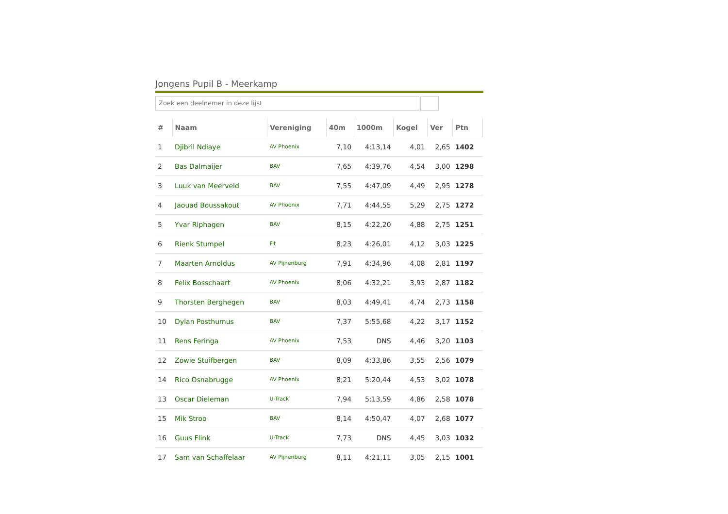Jongens Pupil B - Meerkamp
Zoek een deelnemer in deze lijst
| # | Naam | Vereniging | 40m | 1000m | Kogel | Ver | Ptn |
| --- | --- | --- | --- | --- | --- | --- | --- |
| 1 | Djibril Ndiaye | AV Phoenix | 7,10 | 4:13,14 | 4,01 | 2,65 | 1402 |
| 2 | Bas Dalmaijer | BAV | 7,65 | 4:39,76 | 4,54 | 3,00 | 1298 |
| 3 | Luuk van Meerveld | BAV | 7,55 | 4:47,09 | 4,49 | 2,95 | 1278 |
| 4 | Jaouad Boussakout | AV Phoenix | 7,71 | 4:44,55 | 5,29 | 2,75 | 1272 |
| 5 | Yvar Riphagen | BAV | 8,15 | 4:22,20 | 4,88 | 2,75 | 1251 |
| 6 | Rienk Stumpel | Fit | 8,23 | 4:26,01 | 4,12 | 3,03 | 1225 |
| 7 | Maarten Arnoldus | AV Pijnenburg | 7,91 | 4:34,96 | 4,08 | 2,81 | 1197 |
| 8 | Felix Bosschaart | AV Phoenix | 8,06 | 4:32,21 | 3,93 | 2,87 | 1182 |
| 9 | Thorsten Berghegen | BAV | 8,03 | 4:49,41 | 4,74 | 2,73 | 1158 |
| 10 | Dylan Posthumus | BAV | 7,37 | 5:55,68 | 4,22 | 3,17 | 1152 |
| 11 | Rens Feringa | AV Phoenix | 7,53 | DNS | 4,46 | 3,20 | 1103 |
| 12 | Zowie Stuifbergen | BAV | 8,09 | 4:33,86 | 3,55 | 2,56 | 1079 |
| 14 | Rico Osnabrugge | AV Phoenix | 8,21 | 5:20,44 | 4,53 | 3,02 | 1078 |
| 13 | Oscar Dieleman | U-Track | 7,94 | 5:13,59 | 4,86 | 2,58 | 1078 |
| 15 | Mik Stroo | BAV | 8,14 | 4:50,47 | 4,07 | 2,68 | 1077 |
| 16 | Guus Flink | U-Track | 7,73 | DNS | 4,45 | 3,03 | 1032 |
| 17 | Sam van Schaffelaar | AV Pijnenburg | 8,11 | 4:21,11 | 3,05 | 2,15 | 1001 |